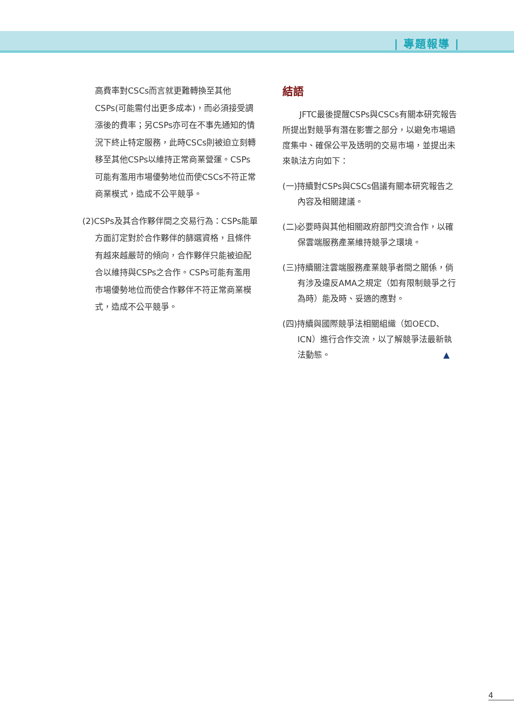| 專題報導 |
高費率對CSCs而言就更難轉換至其他CSPs(可能需付出更多成本)，而必須接受調漲後的費率；另CSPs亦可在不事先通知的情況下終止特定服務，此時CSCs則被迫立刻轉移至其他CSPs以維持正常商業營運。CSPs可能有濫用市場優勢地位而使CSCs不符正常商業模式，造成不公平競爭。
(2)CSPs及其合作夥伴間之交易行為：CSPs能單方面訂定對於合作夥伴的篩選資格，且條件有越來越嚴苛的傾向，合作夥伴只能被迫配合以維持與CSPs之合作。CSPs可能有濫用市場優勢地位而使合作夥伴不符正常商業模式，造成不公平競爭。
結語
JFTC最後提醒CSPs與CSCs有關本研究報告所提出對競爭有潛在影響之部分，以避免市場過度集中、確保公平及透明的交易市場，並提出未來執法方向如下：
(一)持續對CSPs與CSCs倡議有關本研究報告之內容及相關建議。
(二)必要時與其他相關政府部門交流合作，以確保雲端服務產業維持競爭之環境。
(三)持續關注雲端服務產業競爭者間之關係，倘有涉及違反AMA之規定（如有限制競爭之行為時）能及時、妥適的應對。
(四)持續與國際競爭法相關組織（如OECD、ICN）進行合作交流，以了解競爭法最新執法動態。 ▲
4